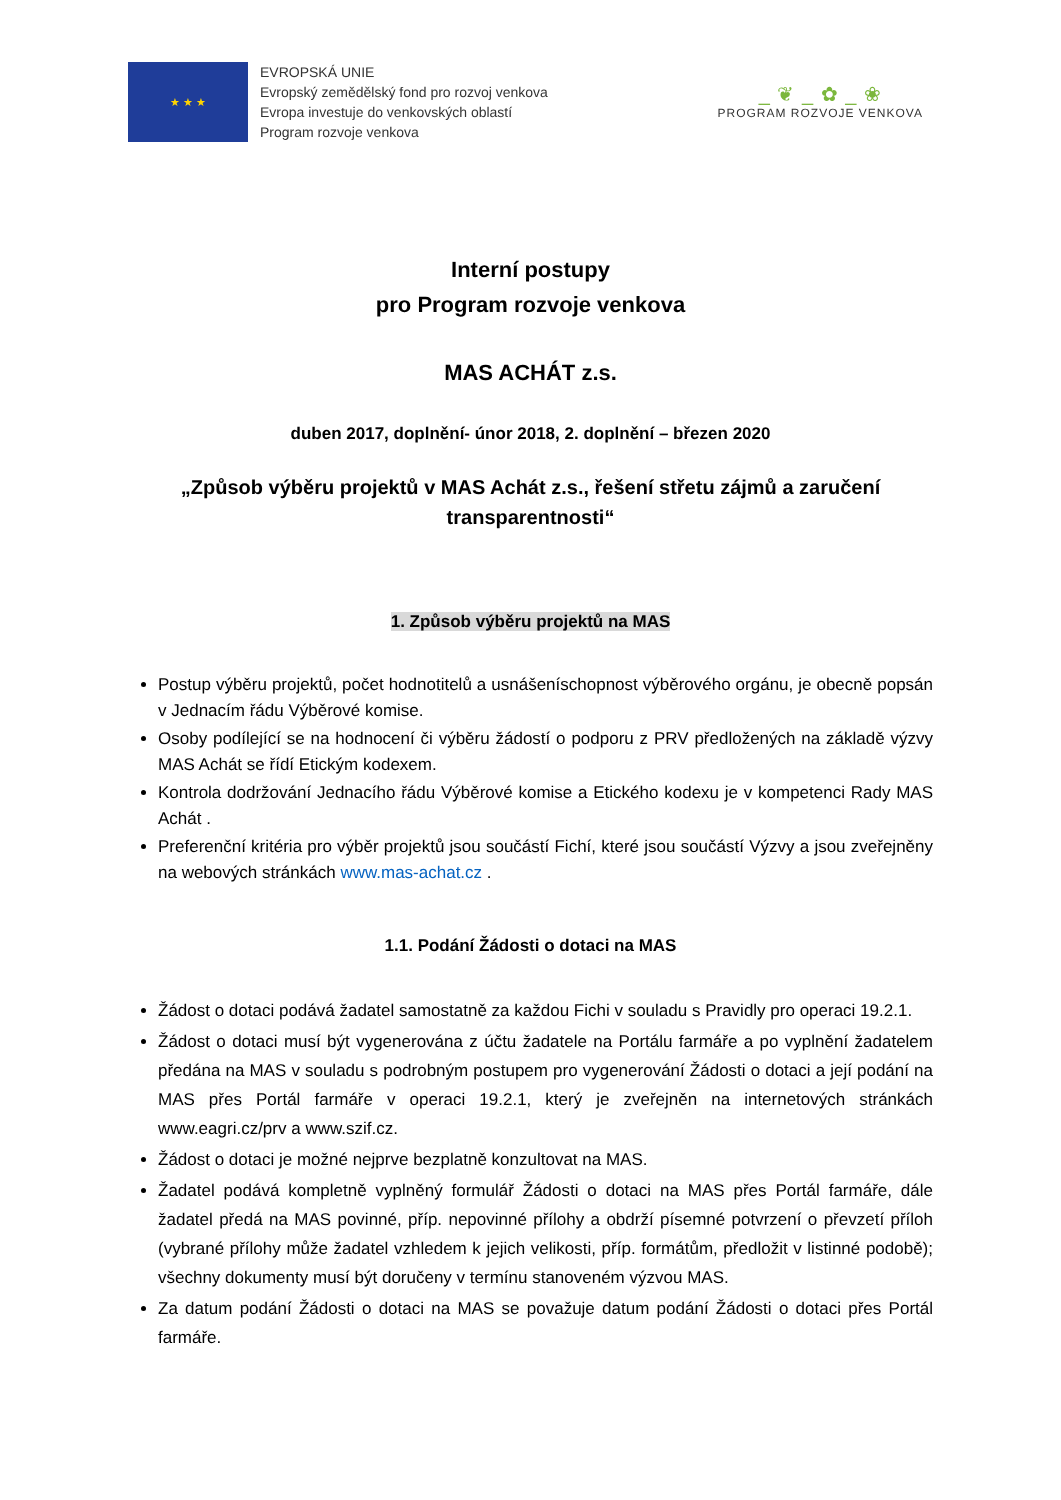★ ★ ★
EVROPSKÁ UNIE
Evropský zemědělský fond pro rozvoj venkova
Evropa investuje do venkovských oblastí
Program rozvoje venkova
_ ❦ _ ✿ _ ❀
PROGRAM ROZVOJE VENKOVA
Interní postupy
pro Program rozvoje venkova
MAS ACHÁT z.s.
duben 2017, doplnění- únor 2018, 2. doplnění – březen 2020
„Způsob výběru projektů v MAS Achát z.s., řešení střetu zájmů a zaručení transparentnosti“
1. Způsob výběru projektů na MAS
Postup výběru projektů, počet hodnotitelů a usnášeníschopnost výběrového orgánu, je obecně popsán v Jednacím řádu Výběrové komise.
Osoby podílející se na hodnocení či výběru žádostí o podporu z PRV předložených na základě výzvy MAS Achát se řídí Etickým kodexem.
Kontrola dodržování Jednacího řádu Výběrové komise a Etického kodexu je v kompetenci Rady MAS Achát .
Preferenční kritéria pro výběr projektů jsou součástí Fichí, které jsou součástí Výzvy a jsou zveřejněny na webových stránkách www.mas-achat.cz .
1.1. Podání Žádosti o dotaci na MAS
Žádost o dotaci podává žadatel samostatně za každou Fichi v souladu s Pravidly pro operaci 19.2.1.
Žádost o dotaci musí být vygenerována z účtu žadatele na Portálu farmáře a po vyplnění žadatelem předána na MAS v souladu s podrobným postupem pro vygenerování Žádosti o dotaci a její podání na MAS přes Portál farmáře v operaci 19.2.1, který je zveřejněn na internetových stránkách www.eagri.cz/prv a www.szif.cz.
Žádost o dotaci je možné nejprve bezplatně konzultovat na MAS.
Žadatel podává kompletně vyplněný formulář Žádosti o dotaci na MAS přes Portál farmáře, dále žadatel předá na MAS povinné, příp. nepovinné přílohy a obdrží písemné potvrzení o převzetí příloh (vybrané přílohy může žadatel vzhledem k jejich velikosti, příp. formátům, předložit v listinné podobě); všechny dokumenty musí být doručeny v termínu stanoveném výzvou MAS.
Za datum podání Žádosti o dotaci na MAS se považuje datum podání Žádosti o dotaci přes Portál farmáře.